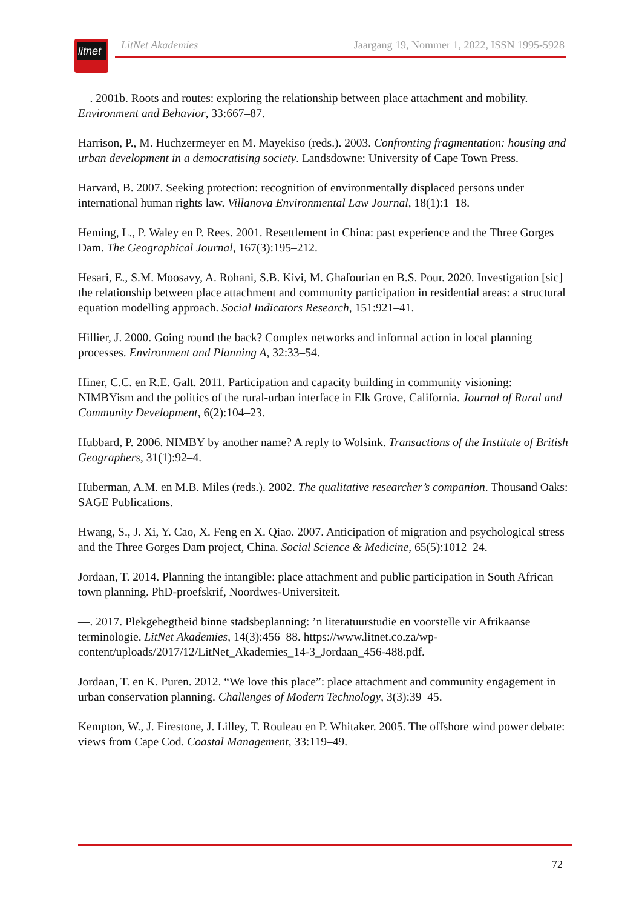litnet
LitNet Akademies Jaargang 19, Nommer 1, 2022, ISSN 1995-5928
—. 2001b. Roots and routes: exploring the relationship between place attachment and mobility. Environment and Behavior, 33:667–87.
Harrison, P., M. Huchzermeyer en M. Mayekiso (reds.). 2003. Confronting fragmentation: housing and urban development in a democratising society. Landsdowne: University of Cape Town Press.
Harvard, B. 2007. Seeking protection: recognition of environmentally displaced persons under international human rights law. Villanova Environmental Law Journal, 18(1):1–18.
Heming, L., P. Waley en P. Rees. 2001. Resettlement in China: past experience and the Three Gorges Dam. The Geographical Journal, 167(3):195–212.
Hesari, E., S.M. Moosavy, A. Rohani, S.B. Kivi, M. Ghafourian en B.S. Pour. 2020. Investigation [sic] the relationship between place attachment and community participation in residential areas: a structural equation modelling approach. Social Indicators Research, 151:921–41.
Hillier, J. 2000. Going round the back? Complex networks and informal action in local planning processes. Environment and Planning A, 32:33–54.
Hiner, C.C. en R.E. Galt. 2011. Participation and capacity building in community visioning: NIMBYism and the politics of the rural-urban interface in Elk Grove, California. Journal of Rural and Community Development, 6(2):104–23.
Hubbard, P. 2006. NIMBY by another name? A reply to Wolsink. Transactions of the Institute of British Geographers, 31(1):92–4.
Huberman, A.M. en M.B. Miles (reds.). 2002. The qualitative researcher’s companion. Thousand Oaks: SAGE Publications.
Hwang, S., J. Xi, Y. Cao, X. Feng en X. Qiao. 2007. Anticipation of migration and psychological stress and the Three Gorges Dam project, China. Social Science & Medicine, 65(5):1012–24.
Jordaan, T. 2014. Planning the intangible: place attachment and public participation in South African town planning. PhD-proefskrif, Noordwes-Universiteit.
—. 2017. Plekgehegtheid binne stadsbeplanning: ’n literatuurstudie en voorstelle vir Afrikaanse terminologie. LitNet Akademies, 14(3):456–88. https://www.litnet.co.za/wp-content/uploads/2017/12/LitNet_Akademies_14-3_Jordaan_456-488.pdf.
Jordaan, T. en K. Puren. 2012. “We love this place”: place attachment and community engagement in urban conservation planning. Challenges of Modern Technology, 3(3):39–45.
Kempton, W., J. Firestone, J. Lilley, T. Rouleau en P. Whitaker. 2005. The offshore wind power debate: views from Cape Cod. Coastal Management, 33:119–49.
72